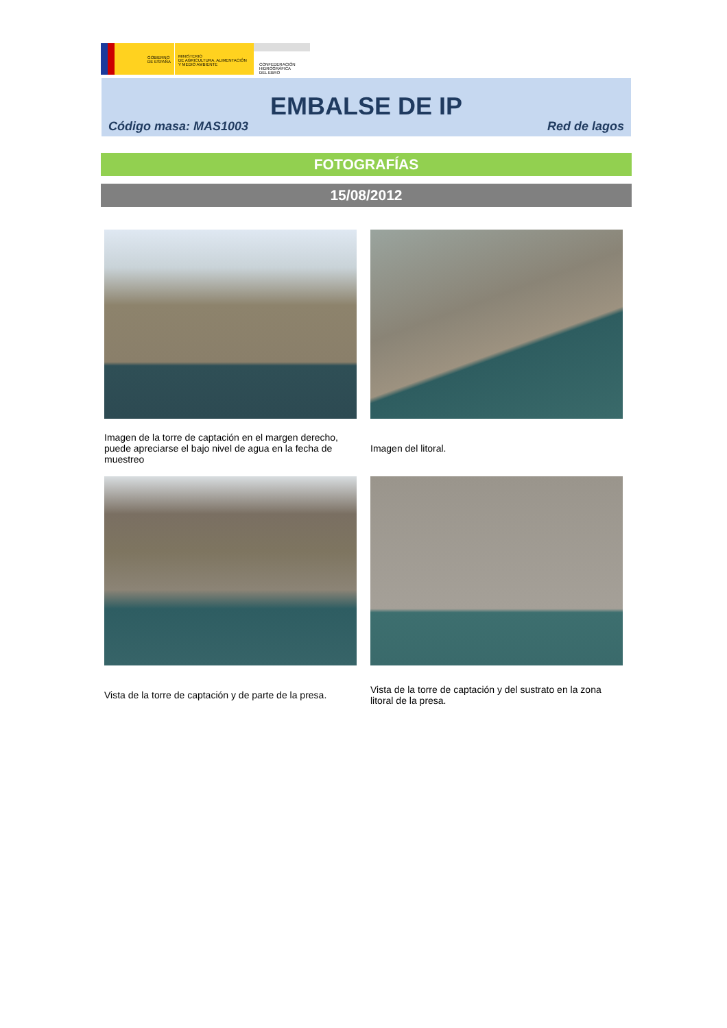GOBIERNO
DE ESPAÑA
MINISTERIO
DE AGRICULTURA, ALIMENTACIÓN
Y MEDIO AMBIENTE
CONFEDERACIÓN
HIDROGRÁFICA
DEL EBRO
EMBALSE DE IP
Código masa: MAS1003 Red de lagos
FOTOGRAFÍAS
15/08/2012
Imagen de la torre de captación en el margen derecho, puede apreciarse el bajo nivel de agua en la fecha de muestreo
Imagen del litoral.
Vista de la torre de captación y de parte de la presa.
Vista de la torre de captación y del sustrato en la zona litoral de la presa.